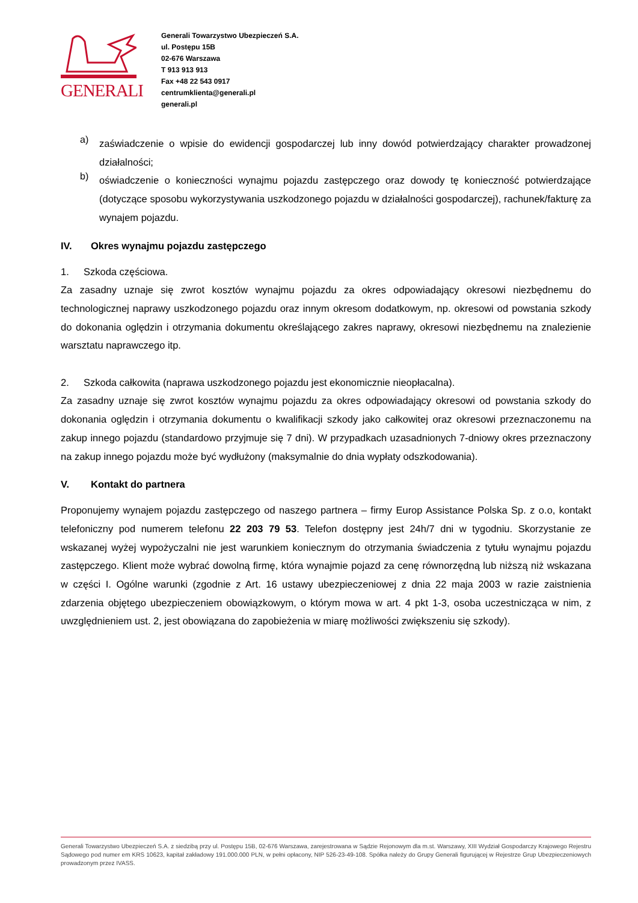GENERALI
Generali Towarzystwo Ubezpieczeń S.A.
ul. Postępu 15B
02-676 Warszawa
T 913 913 913
Fax +48 22 543 0917
centrumklienta@generali.pl
generali.pl
a)
zaświadczenie o wpisie do ewidencji gospodarczej lub inny dowód potwierdzający charakter prowadzonej działalności;
b)
oświadczenie o konieczności wynajmu pojazdu zastępczego oraz dowody tę konieczność potwierdzające (dotyczące sposobu wykorzystywania uszkodzonego pojazdu w działalności gospodarczej), rachunek/fakturę za wynajem pojazdu.
IV. Okres wynajmu pojazdu zastępczego
1. Szkoda częściowa.
Za zasadny uznaje się zwrot kosztów wynajmu pojazdu za okres odpowiadający okresowi niezbędnemu do technologicznej naprawy uszkodzonego pojazdu oraz innym okresom dodatkowym, np. okresowi od powstania szkody do dokonania oględzin i otrzymania dokumentu określającego zakres naprawy, okresowi niezbędnemu na znalezienie warsztatu naprawczego itp.
2. Szkoda całkowita (naprawa uszkodzonego pojazdu jest ekonomicznie nieopłacalna).
Za zasadny uznaje się zwrot kosztów wynajmu pojazdu za okres odpowiadający okresowi od powstania szkody do dokonania oględzin i otrzymania dokumentu o kwalifikacji szkody jako całkowitej oraz okresowi przeznaczonemu na zakup innego pojazdu (standardowo przyjmuje się 7 dni). W przypadkach uzasadnionych 7-dniowy okres przeznaczony na zakup innego pojazdu może być wydłużony (maksymalnie do dnia wypłaty odszkodowania).
V. Kontakt do partnera
Proponujemy wynajem pojazdu zastępczego od naszego partnera – firmy Europ Assistance Polska Sp. z o.o, kontakt telefoniczny pod numerem telefonu 22 203 79 53. Telefon dostępny jest 24h/7 dni w tygodniu. Skorzystanie ze wskazanej wyżej wypożyczalni nie jest warunkiem koniecznym do otrzymania świadczenia z tytułu wynajmu pojazdu zastępczego. Klient może wybrać dowolną firmę, która wynajmie pojazd za cenę równorzędną lub niższą niż wskazana w części I. Ogólne warunki (zgodnie z Art. 16 ustawy ubezpieczeniowej z dnia 22 maja 2003 w razie zaistnienia zdarzenia objętego ubezpieczeniem obowiązkowym, o którym mowa w art. 4 pkt 1-3, osoba uczestnicząca w nim, z uwzględnieniem ust. 2, jest obowiązana do zapobieżenia w miarę możliwości zwiększeniu się szkody).
Generali Towarzystwo Ubezpieczeń S.A. z siedzibą przy ul. Postępu 15B, 02-676 Warszawa, zarejestrowana w Sądzie Rejonowym dla m.st. Warszawy, XIII Wydział Gospodarczy Krajowego Rejestru Sądowego pod numer em KRS 10623, kapitał zakładowy 191.000.000 PLN, w pełni opłacony, NIP 526-23-49-108. Spółka należy do Grupy Generali figurującej w Rejestrze Grup Ubezpieczeniowych prowadzonym przez IVASS.